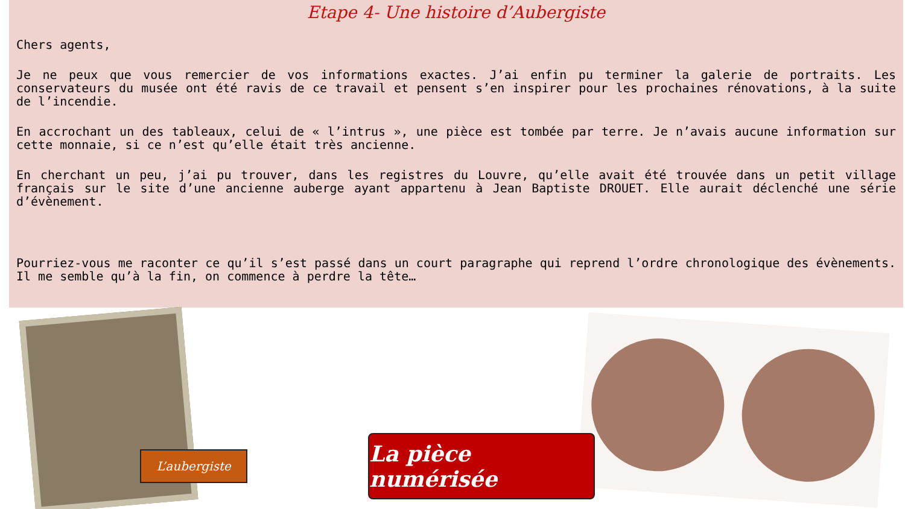Etape 4- Une histoire d’Aubergiste
Chers agents,
Je ne peux que vous remercier de vos informations exactes. J’ai enfin pu terminer la galerie de portraits. Les conservateurs du musée ont été ravis de ce travail et pensent s’en inspirer pour les prochaines rénovations, à la suite de l’incendie.
En accrochant un des tableaux, celui de « l’intrus », une pièce est tombée par terre. Je n’avais aucune information sur cette monnaie, si ce n’est qu’elle était très ancienne.
En cherchant un peu, j’ai pu trouver, dans les registres du Louvre, qu’elle avait été trouvée dans un petit village français sur le site d’une ancienne auberge ayant appartenu à Jean Baptiste DROUET. Elle aurait déclenché une série d’évènement.
Pourriez-vous me raconter ce qu’il s’est passé dans un court paragraphe qui reprend l’ordre chronologique des évènements. Il me semble qu’à la fin, on commence à perdre la tête…
L’aubergiste
La pièce numérisée